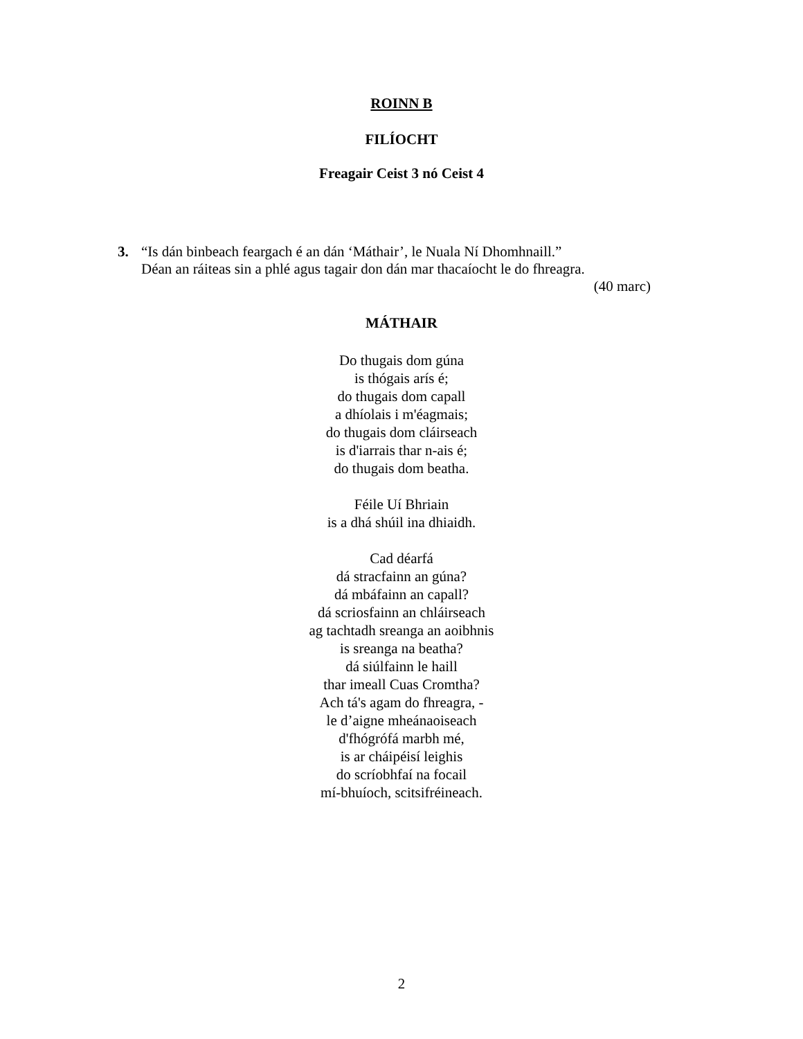ROINN B
FILÍOCHT
Freagair Ceist 3 nó Ceist 4
3. “Is dán binbeach feargach é an dán ‘Máthair’, le Nuala Ní Dhomhnaill.”
Déan an ráiteas sin a phlé agus tagair don dán mar thacaíocht le do fhreagra.
(40 marc)
MÁTHAIR
Do thugais dom gúna
is thógais arís é;
do thugais dom capall
a dhíolais i m'éagmais;
do thugais dom cláirseach
is d'iarrais thar n-ais é;
do thugais dom beatha.
Féile Uí Bhriain
is a dhá shúil ina dhiaidh.
Cad déarfá
dá stracfainn an gúna?
dá mbáfainn an capall?
dá scriosfainn an chláirseach
ag tachtadh sreanga an aoibhnis
is sreanga na beatha?
dá siúlfainn le haill
thar imeall Cuas Cromtha?
Ach tá's agam do fhreagra, -
le d’aigne mheánaoiseach
d'fhógrófá marbh mé,
is ar cháipéisí leighis
do scríobhfaí na focail
mí-bhuíoch, scitsifréineach.
2